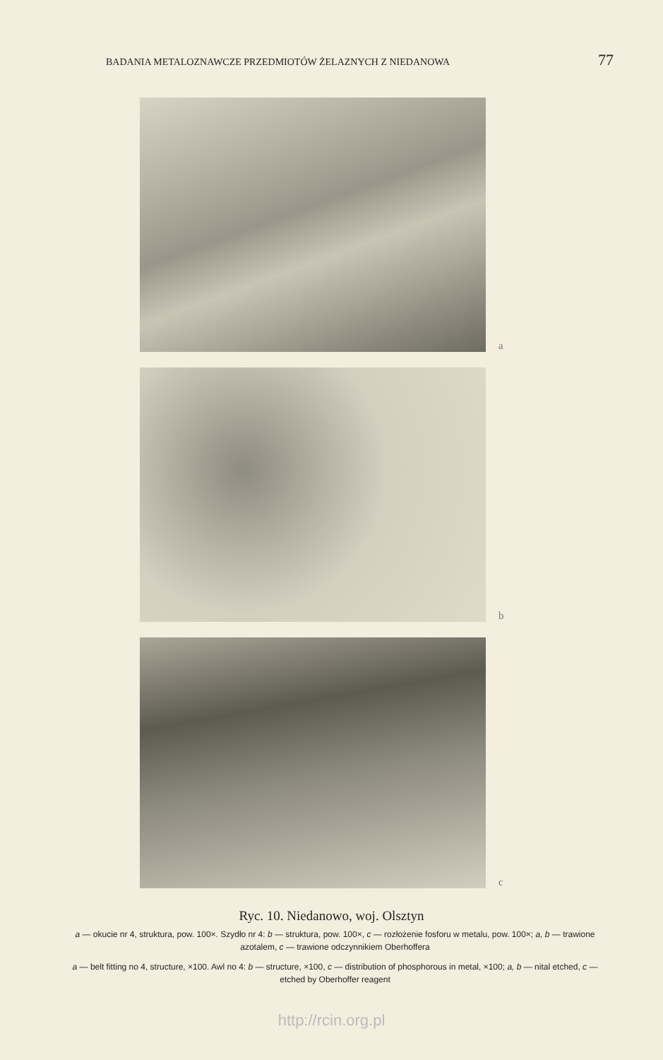BADANIA METALOZNAWCZE PRZEDMIOTÓW ŻELAZNYCH Z NIEDANOWA 77
a
b
c
Ryc. 10. Niedanowo, woj. Olsztyn
a — okucie nr 4, struktura, pow. 100×. Szydło nr 4: b — struktura, pow. 100×, c — rozłożenie fosforu w metalu, pow. 100×; a, b — trawione azotalem, c — trawione odczynnikiem Oberhoffera
a — belt fitting no 4, structure, ×100. Awl no 4: b — structure, ×100, c — distribution of phosphorous in metal, ×100; a, b — nital etched, c — etched by Oberhoffer reagent
http://rcin.org.pl